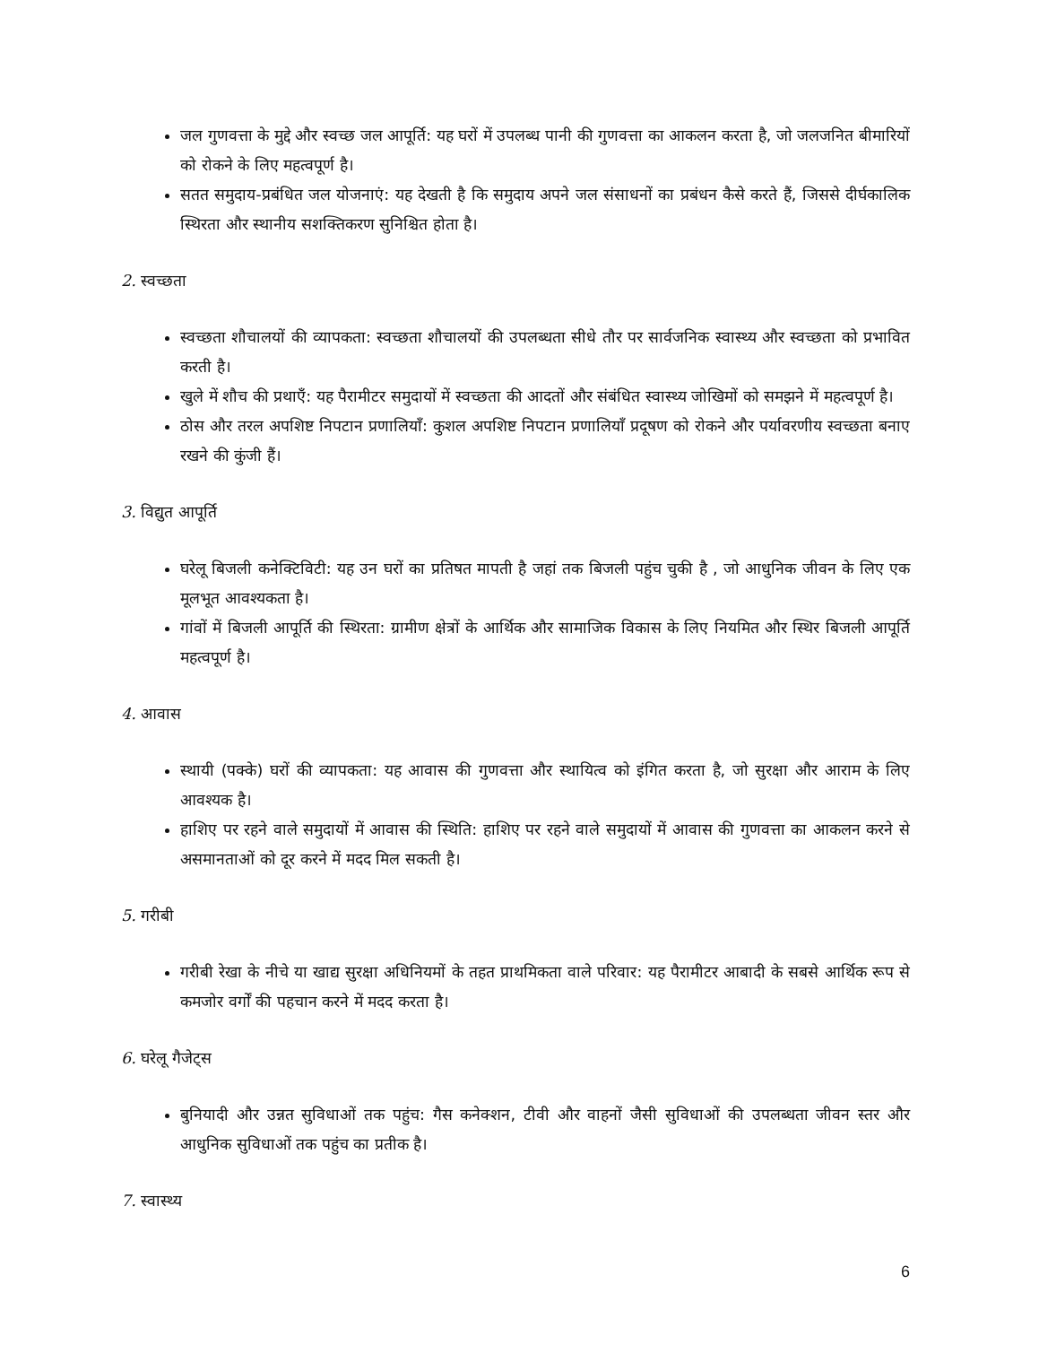जल गुणवत्ता के मुद्दे और स्वच्छ जल आपूर्ति: यह घरों में उपलब्ध पानी की गुणवत्ता का आकलन करता है, जो जलजनित बीमारियों को रोकने के लिए महत्वपूर्ण है।
सतत समुदाय-प्रबंधित जल योजनाएं: यह देखती है कि समुदाय अपने जल संसाधनों का प्रबंधन कैसे करते हैं, जिससे दीर्घकालिक स्थिरता और स्थानीय सशक्तिकरण सुनिश्चित होता है।
2. स्वच्छता
स्वच्छता शौचालयों की व्यापकता: स्वच्छता शौचालयों की उपलब्धता सीधे तौर पर सार्वजनिक स्वास्थ्य और स्वच्छता को प्रभावित करती है।
खुले में शौच की प्रथाएँ: यह पैरामीटर समुदायों में स्वच्छता की आदतों और संबंधित स्वास्थ्य जोखिमों को समझने में महत्वपूर्ण है।
ठोस और तरल अपशिष्ट निपटान प्रणालियाँ: कुशल अपशिष्ट निपटान प्रणालियाँ प्रदूषण को रोकने और पर्यावरणीय स्वच्छता बनाए रखने की कुंजी हैं।
3. विद्युत आपूर्ति
घरेलू बिजली कनेक्टिविटी: यह उन घरों का प्रतिषत मापती है जहां तक बिजली पहुंच चुकी है , जो आधुनिक जीवन के लिए एक मूलभूत आवश्यकता है।
गांवों में बिजली आपूर्ति की स्थिरता: ग्रामीण क्षेत्रों के आर्थिक और सामाजिक विकास के लिए नियमित और स्थिर बिजली आपूर्ति महत्वपूर्ण है।
4. आवास
स्थायी (पक्के) घरों की व्यापकता: यह आवास की गुणवत्ता और स्थायित्व को इंगित करता है, जो सुरक्षा और आराम के लिए आवश्यक है।
हाशिए पर रहने वाले समुदायों में आवास की स्थिति: हाशिए पर रहने वाले समुदायों में आवास की गुणवत्ता का आकलन करने से असमानताओं को दूर करने में मदद मिल सकती है।
5. गरीबी
गरीबी रेखा के नीचे या खाद्य सुरक्षा अधिनियमों के तहत प्राथमिकता वाले परिवार: यह पैरामीटर आबादी के सबसे आर्थिक रूप से कमजोर वर्गों की पहचान करने में मदद करता है।
6. घरेलू गैजेट्स
बुनियादी और उन्नत सुविधाओं तक पहुंच: गैस कनेक्शन, टीवी और वाहनों जैसी सुविधाओं की उपलब्धता जीवन स्तर और आधुनिक सुविधाओं तक पहुंच का प्रतीक है।
7. स्वास्थ्य
6